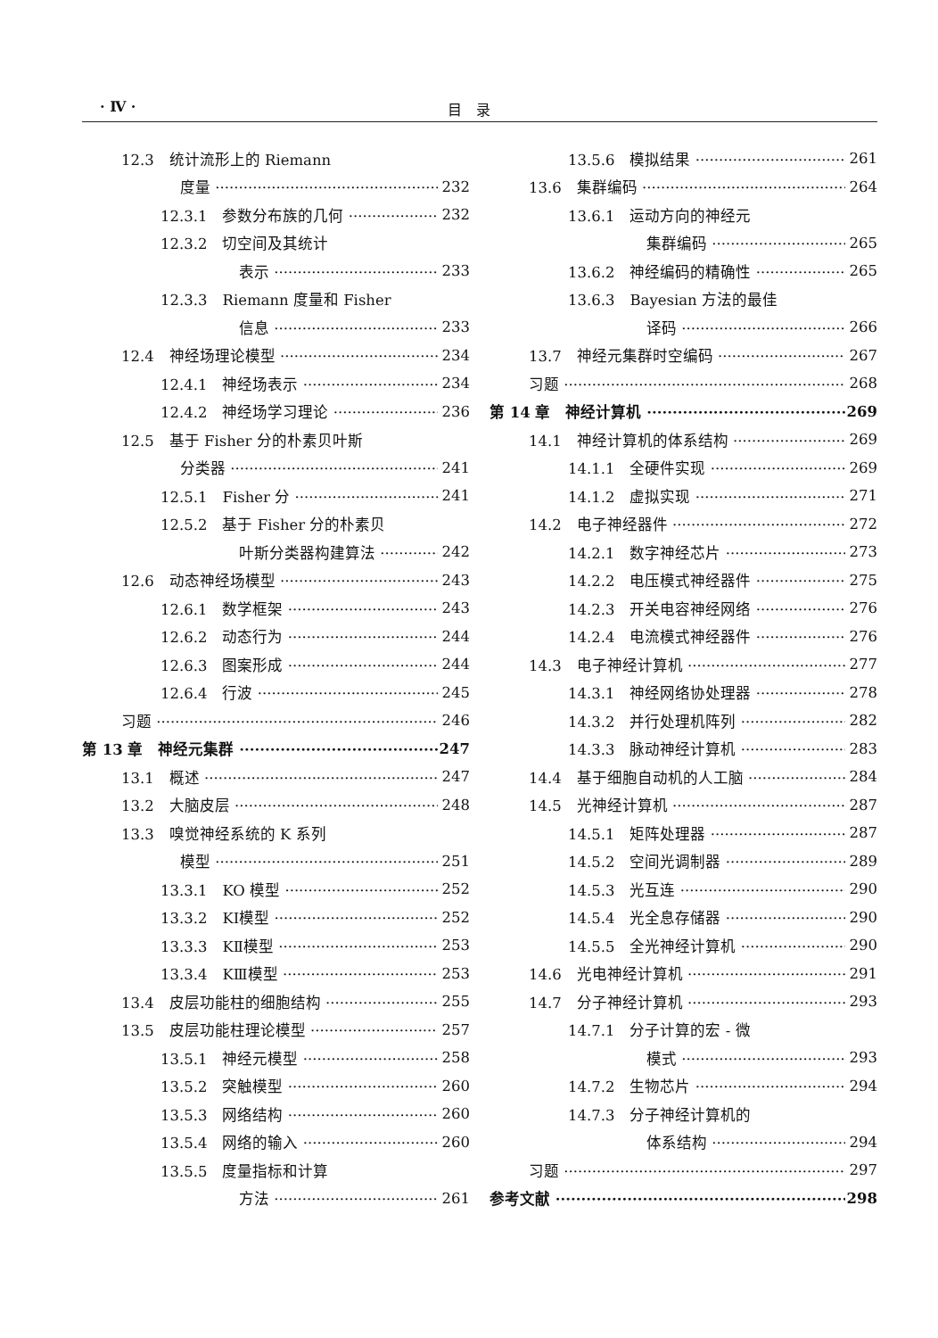· Ⅳ · 目　录
12.3　统计流形上的 Riemann
度量 232
12.3.1　参数分布族的几何 232
12.3.2　切空间及其统计
表示 233
12.3.3　Riemann 度量和 Fisher
信息 233
12.4　神经场理论模型 234
12.4.1　神经场表示 234
12.4.2　神经场学习理论 236
12.5　基于 Fisher 分的朴素贝叶斯
分类器 241
12.5.1　Fisher 分 241
12.5.2　基于 Fisher 分的朴素贝
叶斯分类器构建算法 242
12.6　动态神经场模型 243
12.6.1　数学框架 243
12.6.2　动态行为 244
12.6.3　图案形成 244
12.6.4　行波 245
习题 246
第 13 章　神经元集群 247
13.1　概述 247
13.2　大脑皮层 248
13.3　嗅觉神经系统的 K 系列
模型 251
13.3.1　KO 模型 252
13.3.2　KⅠ模型 252
13.3.3　KⅡ模型 253
13.3.4　KⅢ模型 253
13.4　皮层功能柱的细胞结构 255
13.5　皮层功能柱理论模型 257
13.5.1　神经元模型 258
13.5.2　突触模型 260
13.5.3　网络结构 260
13.5.4　网络的输入 260
13.5.5　度量指标和计算
方法 261
13.5.6　模拟结果 261
13.6　集群编码 264
13.6.1　运动方向的神经元
集群编码 265
13.6.2　神经编码的精确性 265
13.6.3　Bayesian 方法的最佳
译码 266
13.7　神经元集群时空编码 267
习题 268
第 14 章　神经计算机 269
14.1　神经计算机的体系结构 269
14.1.1　全硬件实现 269
14.1.2　虚拟实现 271
14.2　电子神经器件 272
14.2.1　数字神经芯片 273
14.2.2　电压模式神经器件 275
14.2.3　开关电容神经网络 276
14.2.4　电流模式神经器件 276
14.3　电子神经计算机 277
14.3.1　神经网络协处理器 278
14.3.2　并行处理机阵列 282
14.3.3　脉动神经计算机 283
14.4　基于细胞自动机的人工脑 284
14.5　光神经计算机 287
14.5.1　矩阵处理器 287
14.5.2　空间光调制器 289
14.5.3　光互连 290
14.5.4　光全息存储器 290
14.5.5　全光神经计算机 290
14.6　光电神经计算机 291
14.7　分子神经计算机 293
14.7.1　分子计算的宏 - 微
模式 293
14.7.2　生物芯片 294
14.7.3　分子神经计算机的
体系结构 294
习题 297
参考文献 298